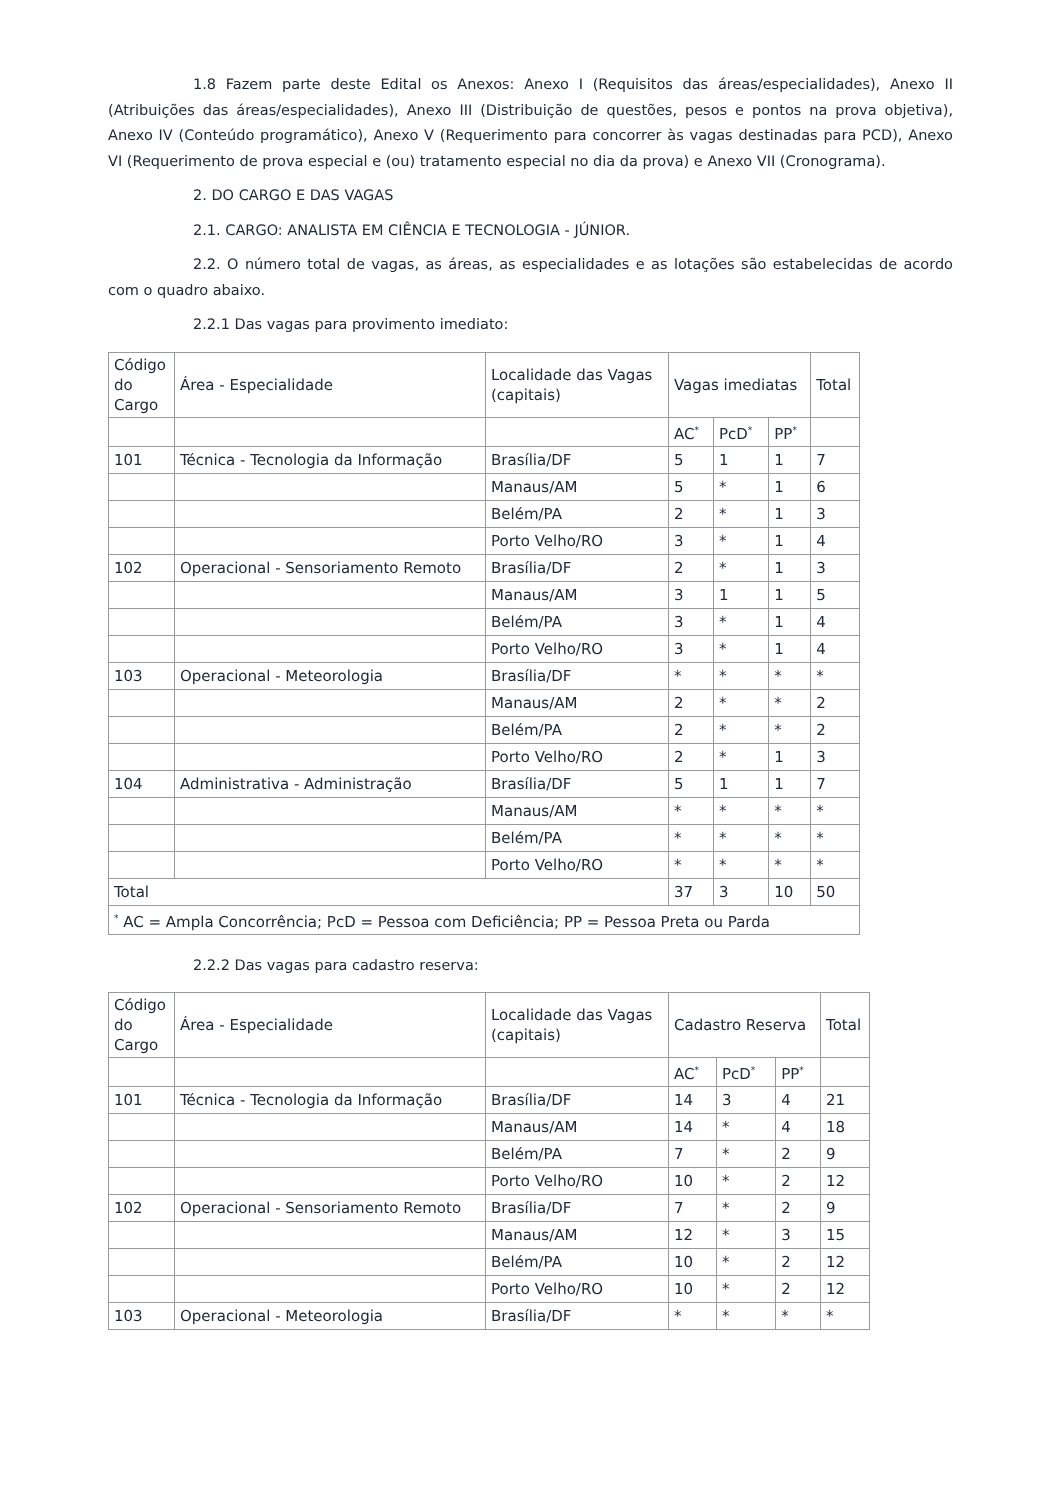1.8 Fazem parte deste Edital os Anexos: Anexo I (Requisitos das áreas/especialidades), Anexo II (Atribuições das áreas/especialidades), Anexo III (Distribuição de questões, pesos e pontos na prova objetiva), Anexo IV (Conteúdo programático), Anexo V (Requerimento para concorrer às vagas destinadas para PCD), Anexo VI (Requerimento de prova especial e (ou) tratamento especial no dia da prova) e Anexo VII (Cronograma).
2. DO CARGO E DAS VAGAS
2.1. CARGO: ANALISTA EM CIÊNCIA E TECNOLOGIA - JÚNIOR.
2.2. O número total de vagas, as áreas, as especialidades e as lotações são estabelecidas de acordo com o quadro abaixo.
2.2.1 Das vagas para provimento imediato:
| Código do Cargo | Área - Especialidade | Localidade das Vagas (capitais) | Vagas imediatas | | | Total |
| --- | --- | --- | --- | --- | --- | --- |
| | | | AC<sup>*</sup> | PcD<sup>*</sup> | PP<sup>*</sup> | |
| 101 | Técnica - Tecnologia da Informação | Brasília/DF | 5 | 1 | 1 | 7 |
| | | Manaus/AM | 5 | * | 1 | 6 |
| | | Belém/PA | 2 | * | 1 | 3 |
| | | Porto Velho/RO | 3 | * | 1 | 4 |
| 102 | Operacional - Sensoriamento Remoto | Brasília/DF | 2 | * | 1 | 3 |
| | | Manaus/AM | 3 | 1 | 1 | 5 |
| | | Belém/PA | 3 | * | 1 | 4 |
| | | Porto Velho/RO | 3 | * | 1 | 4 |
| 103 | Operacional - Meteorologia | Brasília/DF | * | * | * | * |
| | | Manaus/AM | 2 | * | * | 2 |
| | | Belém/PA | 2 | * | * | 2 |
| | | Porto Velho/RO | 2 | * | 1 | 3 |
| 104 | Administrativa - Administração | Brasília/DF | 5 | 1 | 1 | 7 |
| | | Manaus/AM | * | * | * | * |
| | | Belém/PA | * | * | * | * |
| | | Porto Velho/RO | * | * | * | * |
| Total | | | 37 | 3 | 10 | 50 |
| <sup>*</sup> AC = Ampla Concorrência; PcD = Pessoa com Deficiência; PP = Pessoa Preta ou Parda | | | | | | |
2.2.2 Das vagas para cadastro reserva:
| Código do Cargo | Área - Especialidade | Localidade das Vagas (capitais) | Cadastro Reserva | | | Total |
| --- | --- | --- | --- | --- | --- | --- |
| | | | AC<sup>*</sup> | PcD<sup>*</sup> | PP<sup>*</sup> | |
| 101 | Técnica - Tecnologia da Informação | Brasília/DF | 14 | 3 | 4 | 21 |
| | | Manaus/AM | 14 | * | 4 | 18 |
| | | Belém/PA | 7 | * | 2 | 9 |
| | | Porto Velho/RO | 10 | * | 2 | 12 |
| 102 | Operacional - Sensoriamento Remoto | Brasília/DF | 7 | * | 2 | 9 |
| | | Manaus/AM | 12 | * | 3 | 15 |
| | | Belém/PA | 10 | * | 2 | 12 |
| | | Porto Velho/RO | 10 | * | 2 | 12 |
| 103 | Operacional - Meteorologia | Brasília/DF | * | * | * | * |